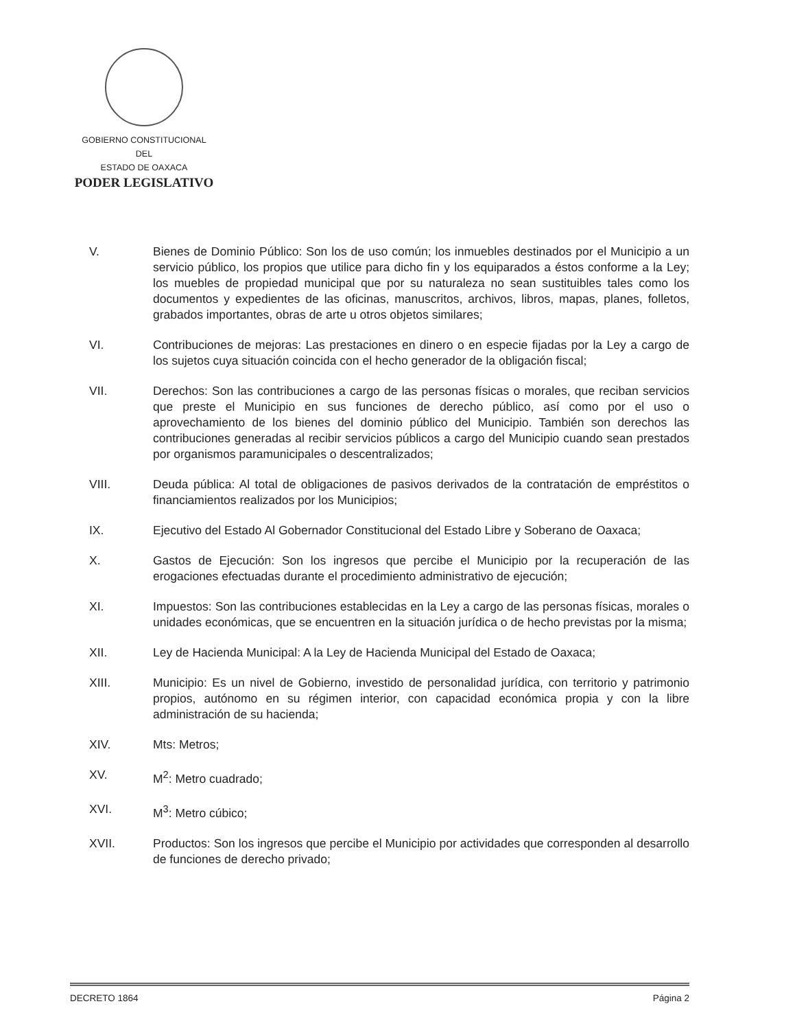GOBIERNO CONSTITUCIONAL
DEL
ESTADO DE OAXACA
PODER LEGISLATIVO
V. Bienes de Dominio Público: Son los de uso común; los inmuebles destinados por el Municipio a un servicio público, los propios que utilice para dicho fin y los equiparados a éstos conforme a la Ley; los muebles de propiedad municipal que por su naturaleza no sean sustituibles tales como los documentos y expedientes de las oficinas, manuscritos, archivos, libros, mapas, planes, folletos, grabados importantes, obras de arte u otros objetos similares;
VI. Contribuciones de mejoras: Las prestaciones en dinero o en especie fijadas por la Ley a cargo de los sujetos cuya situación coincida con el hecho generador de la obligación fiscal;
VII. Derechos: Son las contribuciones a cargo de las personas físicas o morales, que reciban servicios que preste el Municipio en sus funciones de derecho público, así como por el uso o aprovechamiento de los bienes del dominio público del Municipio. También son derechos las contribuciones generadas al recibir servicios públicos a cargo del Municipio cuando sean prestados por organismos paramunicipales o descentralizados;
VIII. Deuda pública: Al total de obligaciones de pasivos derivados de la contratación de empréstitos o financiamientos realizados por los Municipios;
IX. Ejecutivo del Estado Al Gobernador Constitucional del Estado Libre y Soberano de Oaxaca;
X. Gastos de Ejecución: Son los ingresos que percibe el Municipio por la recuperación de las erogaciones efectuadas durante el procedimiento administrativo de ejecución;
XI. Impuestos: Son las contribuciones establecidas en la Ley a cargo de las personas físicas, morales o unidades económicas, que se encuentren en la situación jurídica o de hecho previstas por la misma;
XII. Ley de Hacienda Municipal: A la Ley de Hacienda Municipal del Estado de Oaxaca;
XIII. Municipio: Es un nivel de Gobierno, investido de personalidad jurídica, con territorio y patrimonio propios, autónomo en su régimen interior, con capacidad económica propia y con la libre administración de su hacienda;
XIV. Mts: Metros;
XV. M<sup>2</sup>: Metro cuadrado;
XVI. M<sup>3</sup>: Metro cúbico;
XVII. Productos: Son los ingresos que percibe el Municipio por actividades que corresponden al desarrollo de funciones de derecho privado;
DECRETO 1864 Página 2